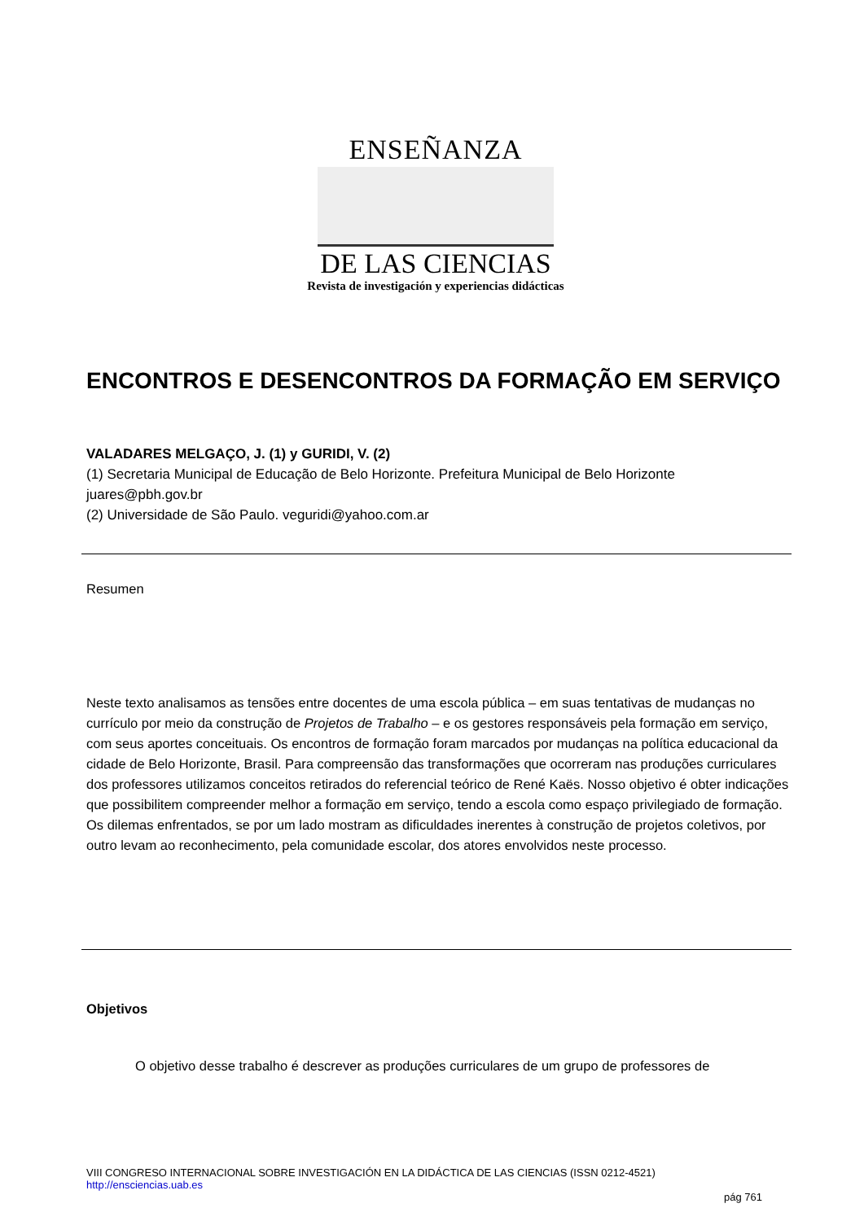ENSEÑANZA
DE LAS CIENCIAS
Revista de investigación y experiencias didácticas
ENCONTROS E DESENCONTROS DA FORMAÇÃO EM SERVIÇO
VALADARES MELGAÇO, J. (1) y GURIDI, V. (2)
(1) Secretaria Municipal de Educação de Belo Horizonte. Prefeitura Municipal de Belo Horizonte
juares@pbh.gov.br
(2) Universidade de São Paulo. veguridi@yahoo.com.ar
Resumen
Neste texto analisamos as tensões entre docentes de uma escola pública – em suas tentativas de mudanças no currículo por meio da construção de Projetos de Trabalho – e os gestores responsáveis pela formação em serviço, com seus aportes conceituais. Os encontros de formação foram marcados por mudanças na política educacional da cidade de Belo Horizonte, Brasil. Para compreensão das transformações que ocorreram nas produções curriculares dos professores utilizamos conceitos retirados do referencial teórico de René Kaës. Nosso objetivo é obter indicações que possibilitem compreender melhor a formação em serviço, tendo a escola como espaço privilegiado de formação. Os dilemas enfrentados, se por um lado mostram as dificuldades inerentes à construção de projetos coletivos, por outro levam ao reconhecimento, pela comunidade escolar, dos atores envolvidos neste processo.
Objetivos
O objetivo desse trabalho é descrever as produções curriculares de um grupo de professores de
VIII CONGRESO INTERNACIONAL SOBRE INVESTIGACIÓN EN LA DIDÁCTICA DE LAS CIENCIAS (ISSN 0212-4521)
http://ensciencias.uab.es
pág 761